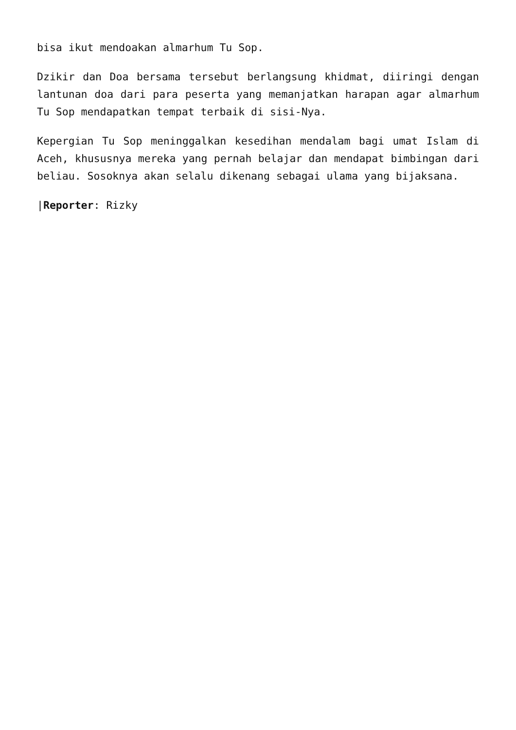bisa ikut mendoakan almarhum Tu Sop.
Dzikir dan Doa bersama tersebut berlangsung khidmat, diiringi dengan lantunan doa dari para peserta yang memanjatkan harapan agar almarhum Tu Sop mendapatkan tempat terbaik di sisi-Nya.
Kepergian Tu Sop meninggalkan kesedihan mendalam bagi umat Islam di Aceh, khususnya mereka yang pernah belajar dan mendapat bimbingan dari beliau. Sosoknya akan selalu dikenang sebagai ulama yang bijaksana.
|Reporter: Rizky